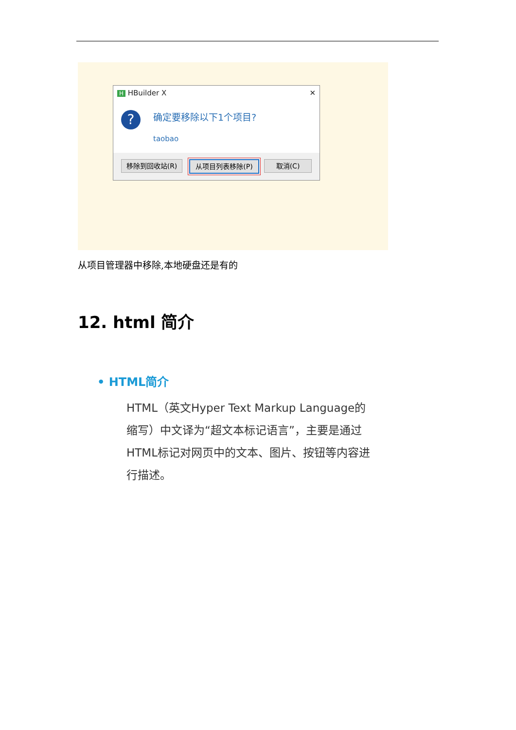H HBuilder X ✕
? 确定要移除以下1个项目?
taobao
移除到回收站(R) 从项目列表移除(P) 取消(C)
从项目管理器中移除,本地硬盘还是有的
12. html 简介
• HTML简介
HTML（英文Hyper Text Markup Language的缩写）中文译为“超文本标记语言”，主要是通过HTML标记对网页中的文本、图片、按钮等内容进行描述。